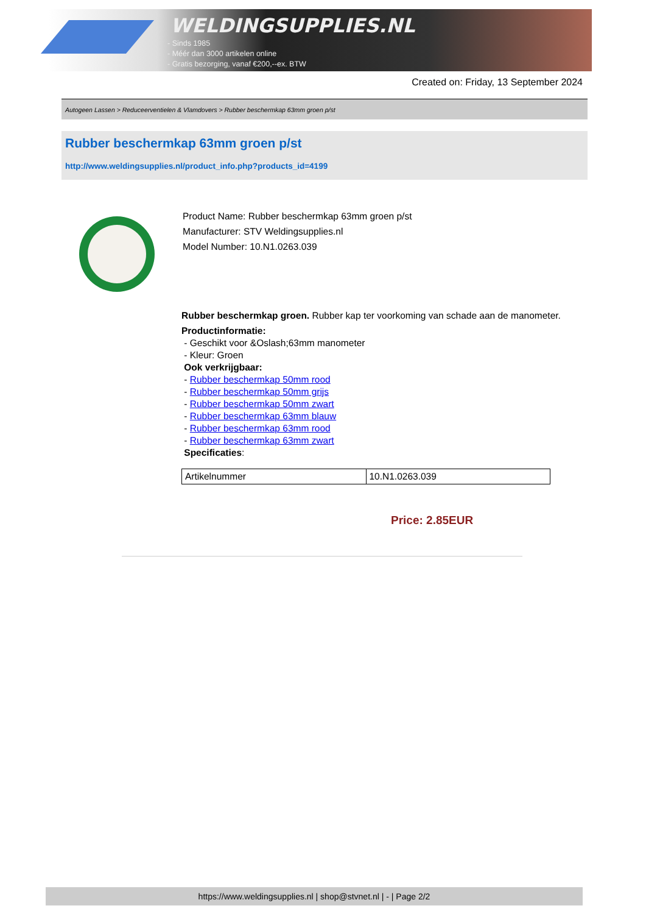WELDINGSUPPLIES.NL
- Sinds 1985
- Méér dan 3000 artikelen online
- Gratis bezorging, vanaf €200,--ex. BTW
Created on: Friday, 13 September 2024
Autogeen Lassen > Reduceerventielen & Vlamdovers > Rubber beschermkap 63mm groen p/st
Rubber beschermkap 63mm groen p/st
http://www.weldingsupplies.nl/product_info.php?products_id=4199
Product Name: Rubber beschermkap 63mm groen p/st
Manufacturer: STV Weldingsupplies.nl
Model Number: 10.N1.0263.039
Rubber beschermkap groen. Rubber kap ter voorkoming van schade aan de manometer.
Productinformatie:
- Geschikt voor &Oslash;63mm manometer
- Kleur: Groen
Ook verkrijgbaar:
- Rubber beschermkap 50mm rood
- Rubber beschermkap 50mm grijs
- Rubber beschermkap 50mm zwart
- Rubber beschermkap 63mm blauw
- Rubber beschermkap 63mm rood
- Rubber beschermkap 63mm zwart
Specificaties:
| Artikelnummer | 10.N1.0263.039 |
Price: 2.85EUR
https://www.weldingsupplies.nl | shop@stvnet.nl | - | Page 2/2